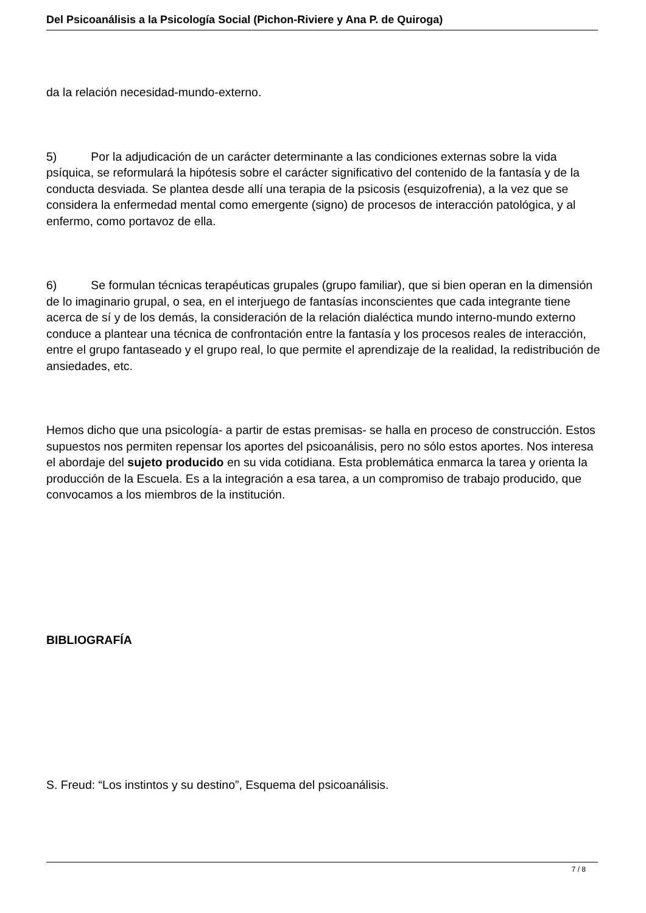Del Psicoanálisis a la Psicología Social (Pichon-Riviere y Ana P. de Quiroga)
da la relación necesidad-mundo-externo.
5) Por la adjudicación de un carácter determinante a las condiciones externas sobre la vida psíquica, se reformulará la hipótesis sobre el carácter significativo del contenido de la fantasía y de la conducta desviada. Se plantea desde allí una terapia de la psicosis (esquizofrenia), a la vez que se considera la enfermedad mental como emergente (signo) de procesos de interacción patológica, y al enfermo, como portavoz de ella.
6) Se formulan técnicas terapéuticas grupales (grupo familiar), que si bien operan en la dimensión de lo imaginario grupal, o sea, en el interjuego de fantasías inconscientes que cada integrante tiene acerca de sí y de los demás, la consideración de la relación dialéctica mundo interno-mundo externo conduce a plantear una técnica de confrontación entre la fantasía y los procesos reales de interacción, entre el grupo fantaseado y el grupo real, lo que permite el aprendizaje de la realidad, la redistribución de ansiedades, etc.
Hemos dicho que una psicología- a partir de estas premisas- se halla en proceso de construcción. Estos supuestos nos permiten repensar los aportes del psicoanálisis, pero no sólo estos aportes. Nos interesa el abordaje del sujeto producido en su vida cotidiana. Esta problemática enmarca la tarea y orienta la producción de la Escuela. Es a la integración a esa tarea, a un compromiso de trabajo producido, que convocamos a los miembros de la institución.
BIBLIOGRAFÍA
S. Freud: “Los instintos y su destino”, Esquema del psicoanálisis.
7 / 8